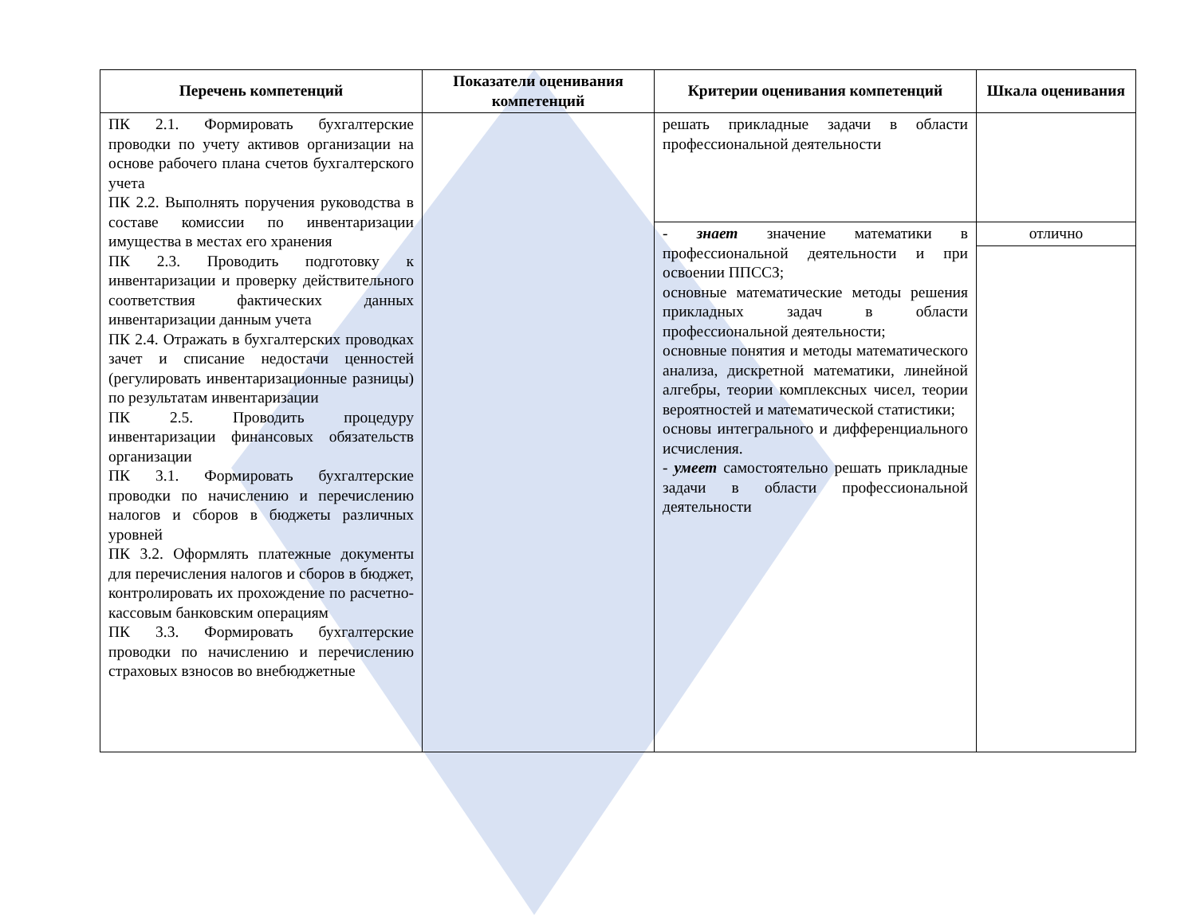| Перечень компетенций | Показатели оценивания компетенций | Критерии оценивания компетенций | Шкала оценивания |
| --- | --- | --- | --- |
| ПК 2.1. Формировать бухгалтерские проводки по учету активов организации на основе рабочего плана счетов бухгалтерского учета ПК 2.2. Выполнять поручения руководства в составе комиссии по инвентаризации имущества в местах его хранения ПК 2.3. Проводить подготовку к инвентаризации и проверку действительного соответствия фактических данных инвентаризации данным учета ПК 2.4. Отражать в бухгалтерских проводках зачет и списание недостачи ценностей (регулировать инвентаризационные разницы) по результатам инвентаризации ПК 2.5. Проводить процедуру инвентаризации финансовых обязательств организации ПК 3.1. Формировать бухгалтерские проводки по начислению и перечислению налогов и сборов в бюджеты различных уровней ПК 3.2. Оформлять платежные документы для перечисления налогов и сборов в бюджет, контролировать их прохождение по расчетно-кассовым банковским операциям ПК 3.3. Формировать бухгалтерские проводки по начислению и перечислению страховых взносов во внебюджетные | | решать прикладные задачи в области профессиональной деятельности | |
| | | - знает значение математики в профессиональной деятельности и при освоении ППССЗ; основные математические методы решения прикладных задач в области профессиональной деятельности; основные понятия и методы математического анализа, дискретной математики, линейной алгебры, теории комплексных чисел, теории вероятностей и математической статистики; основы интегрального и дифференциального исчисления. - умеет самостоятельно решать прикладные задачи в области профессиональной деятельности | отлично |